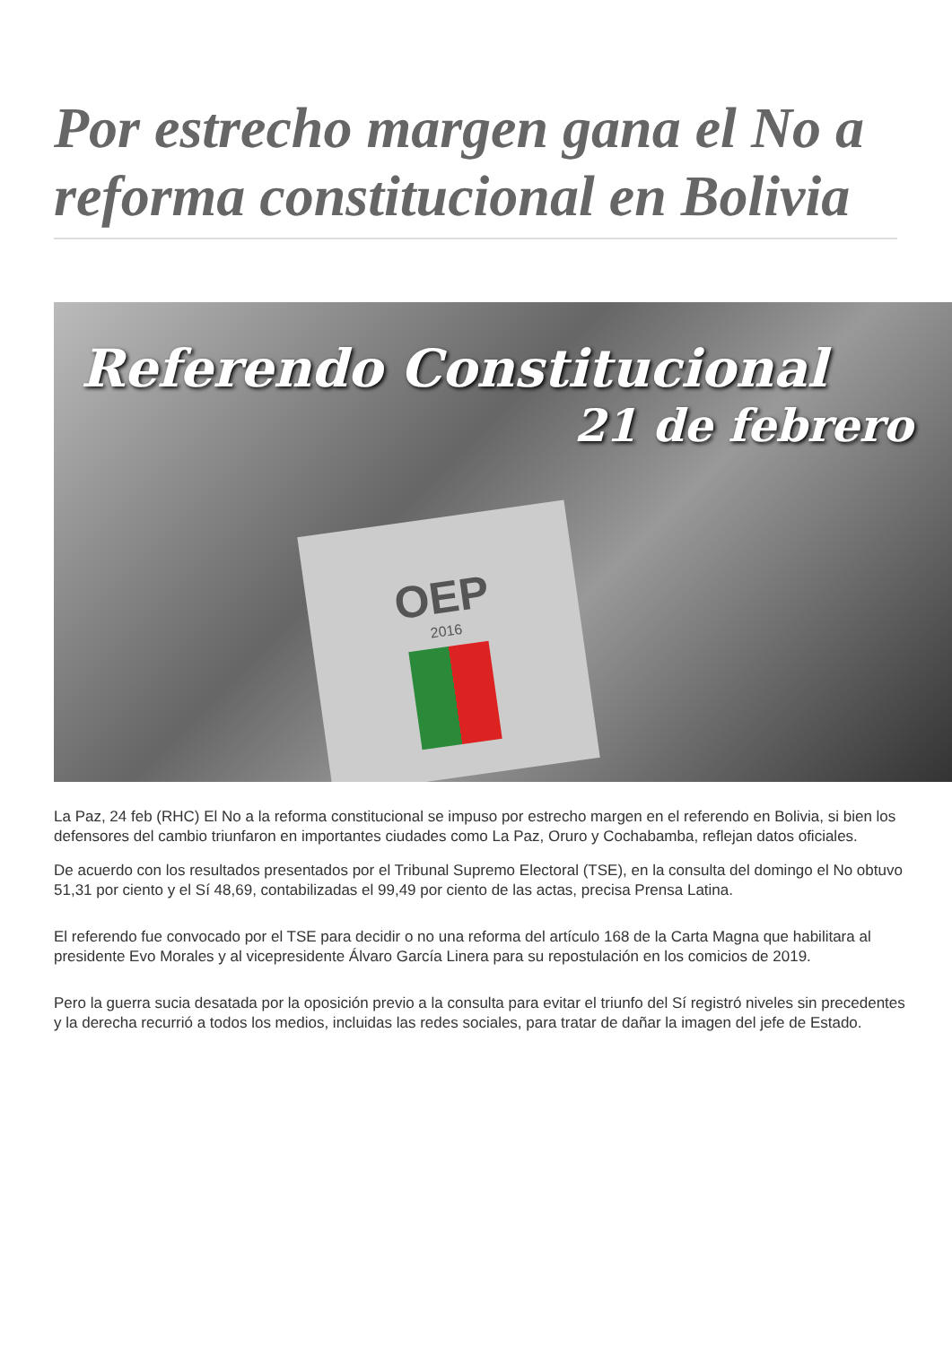Por estrecho margen gana el No a reforma constitucional en Bolivia
Referendo Constitucional
21 de febrero
OEP
2016
La Paz, 24 feb (RHC) El No a la reforma constitucional se impuso por estrecho margen en el referendo en Bolivia, si bien los defensores del cambio triunfaron en importantes ciudades como La Paz, Oruro y Cochabamba, reflejan datos oficiales.
De acuerdo con los resultados presentados por el Tribunal Supremo Electoral (TSE), en la consulta del domingo el No obtuvo 51,31 por ciento y el Sí 48,69, contabilizadas el 99,49 por ciento de las actas, precisa Prensa Latina.
El referendo fue convocado por el TSE para decidir o no una reforma del artículo 168 de la Carta Magna que habilitara al presidente Evo Morales y al vicepresidente Álvaro García Linera para su repostulación en los comicios de 2019.
Pero la guerra sucia desatada por la oposición previo a la consulta para evitar el triunfo del Sí registró niveles sin precedentes y la derecha recurrió a todos los medios, incluidas las redes sociales, para tratar de dañar la imagen del jefe de Estado.